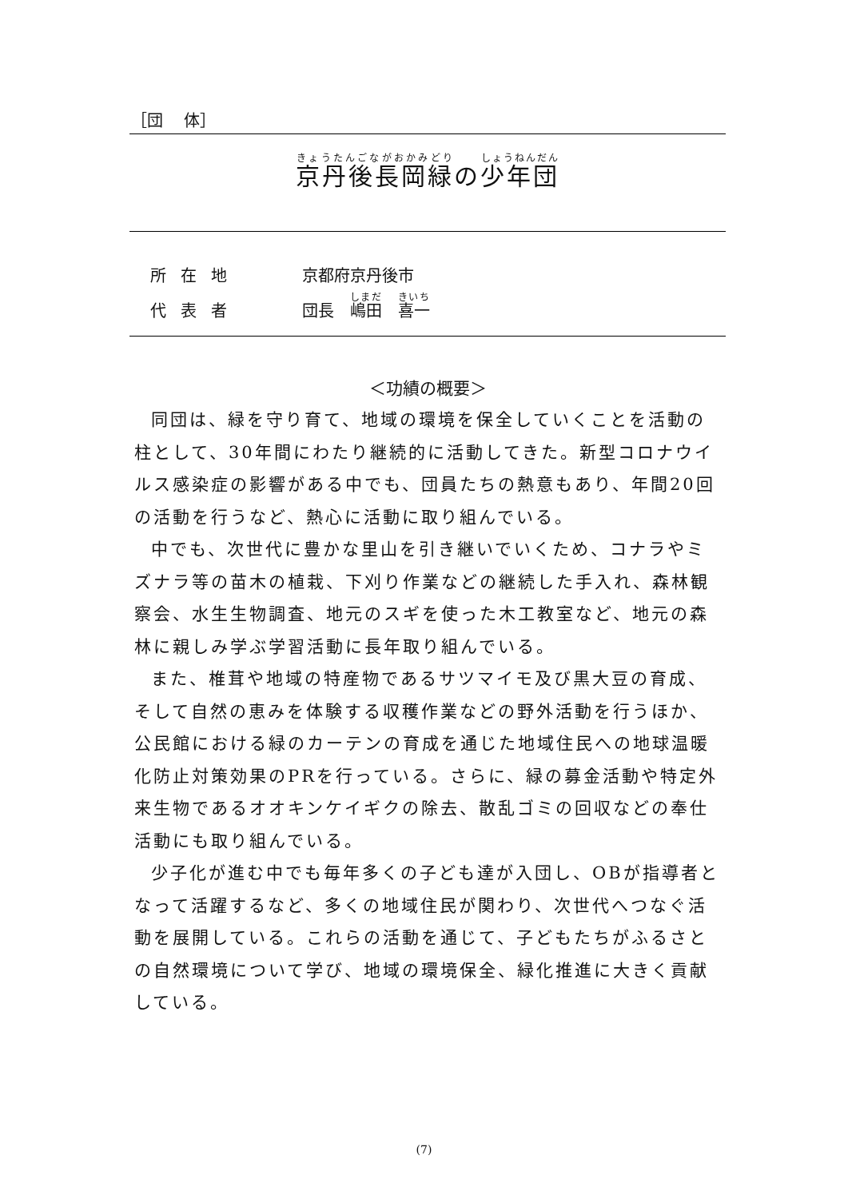［団　 体］
京丹後長岡緑の少年団
所在地 京都府京丹後市
代表者 団長　嶋田　喜一
＜功績の概要＞
同団は、緑を守り育て、地域の環境を保全していくことを活動の柱として、30年間にわたり継続的に活動してきた。新型コロナウイルス感染症の影響がある中でも、団員たちの熱意もあり、年間20回の活動を行うなど、熱心に活動に取り組んでいる。
中でも、次世代に豊かな里山を引き継いでいくため、コナラやミズナラ等の苗木の植栽、下刈り作業などの継続した手入れ、森林観察会、水生生物調査、地元のスギを使った木工教室など、地元の森林に親しみ学ぶ学習活動に長年取り組んでいる。
また、椎茸や地域の特産物であるサツマイモ及び黒大豆の育成、そして自然の恵みを体験する収穫作業などの野外活動を行うほか、公民館における緑のカーテンの育成を通じた地域住民への地球温暖化防止対策効果のPRを行っている。さらに、緑の募金活動や特定外来生物であるオオキンケイギクの除去、散乱ゴミの回収などの奉仕活動にも取り組んでいる。
少子化が進む中でも毎年多くの子ども達が入団し、OBが指導者となって活躍するなど、多くの地域住民が関わり、次世代へつなぐ活動を展開している。これらの活動を通じて、子どもたちがふるさとの自然環境について学び、地域の環境保全、緑化推進に大きく貢献している。
(7)